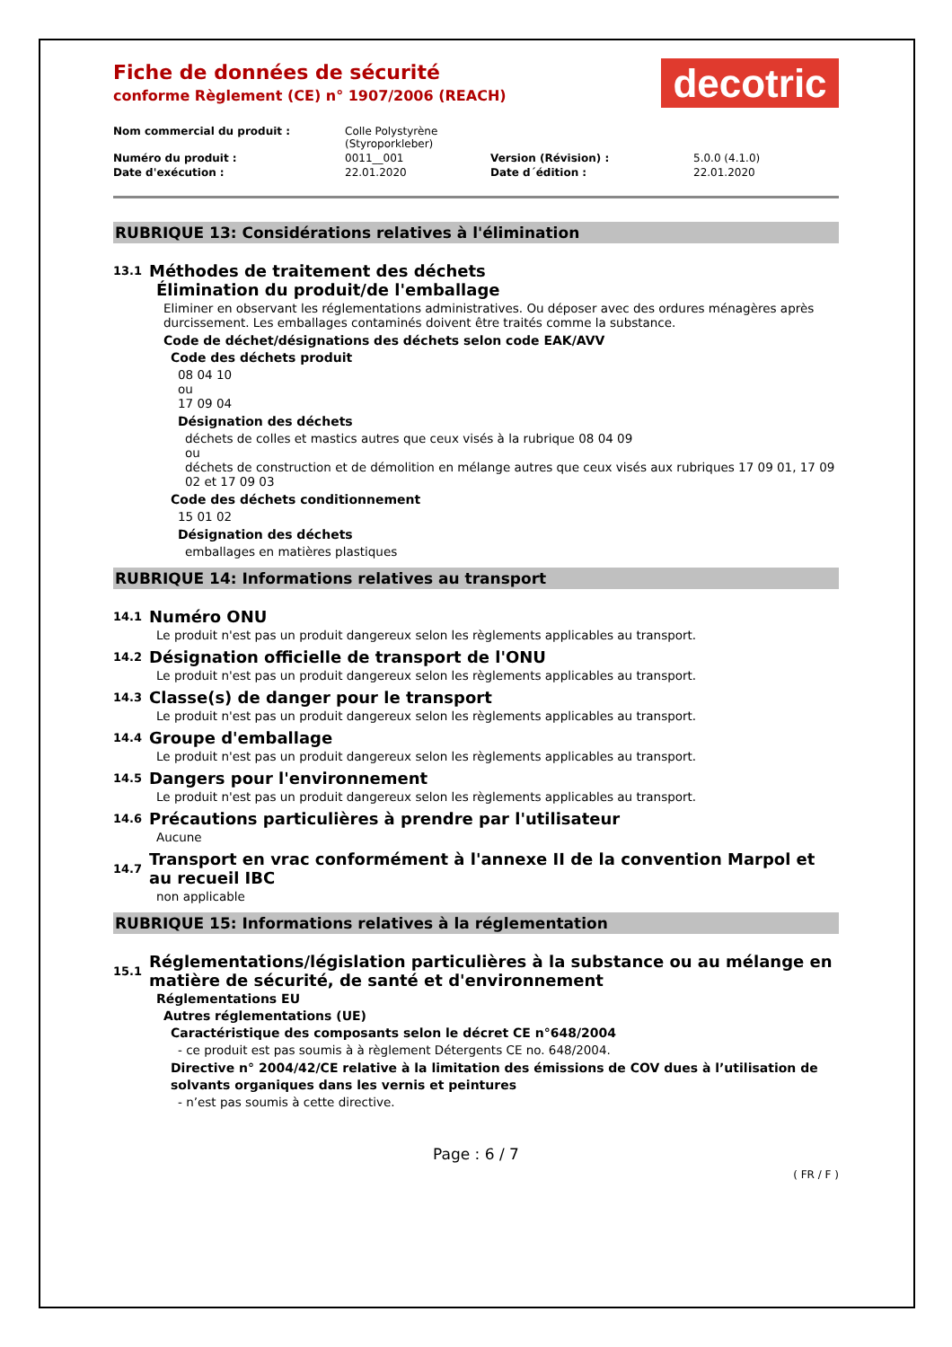Fiche de données de sécurité
conforme Règlement (CE) n° 1907/2006 (REACH)
decotric
| Nom commercial du produit : | Colle Polystyrène (Styroporkleber) | | |
| Numéro du produit : | 0011__001 | Version (Révision) : | 5.0.0 (4.1.0) |
| Date d'exécution : | 22.01.2020 | Date d´édition : | 22.01.2020 |
RUBRIQUE 13: Considérations relatives à l'élimination
13.1 Méthodes de traitement des déchets
Élimination du produit/de l'emballage
Eliminer en observant les réglementations administratives. Ou déposer avec des ordures ménagères après durcissement. Les emballages contaminés doivent être traités comme la substance.
Code de déchet/désignations des déchets selon code EAK/AVV
Code des déchets produit
08 04 10
ou
17 09 04
Désignation des déchets
déchets de colles et mastics autres que ceux visés à la rubrique 08 04 09
ou
déchets de construction et de démolition en mélange autres que ceux visés aux rubriques 17 09 01, 17 09 02 et 17 09 03
Code des déchets conditionnement
15 01 02
Désignation des déchets
emballages en matières plastiques
RUBRIQUE 14: Informations relatives au transport
14.1 Numéro ONU
Le produit n'est pas un produit dangereux selon les règlements applicables au transport.
14.2 Désignation officielle de transport de l'ONU
Le produit n'est pas un produit dangereux selon les règlements applicables au transport.
14.3 Classe(s) de danger pour le transport
Le produit n'est pas un produit dangereux selon les règlements applicables au transport.
14.4 Groupe d'emballage
Le produit n'est pas un produit dangereux selon les règlements applicables au transport.
14.5 Dangers pour l'environnement
Le produit n'est pas un produit dangereux selon les règlements applicables au transport.
14.6 Précautions particulières à prendre par l'utilisateur
Aucune
14.7 Transport en vrac conformément à l'annexe II de la convention Marpol et au recueil IBC
non applicable
RUBRIQUE 15: Informations relatives à la réglementation
15.1 Réglementations/législation particulières à la substance ou au mélange en matière de sécurité, de santé et d'environnement
Réglementations EU
Autres réglementations (UE)
Caractéristique des composants selon le décret CE n°648/2004
- ce produit est pas soumis à à règlement Détergents CE no. 648/2004.
Directive n° 2004/42/CE relative à la limitation des émissions de COV dues à l’utilisation de solvants organiques dans les vernis et peintures
- n’est pas soumis à cette directive.
Page : 6 / 7
( FR / F )